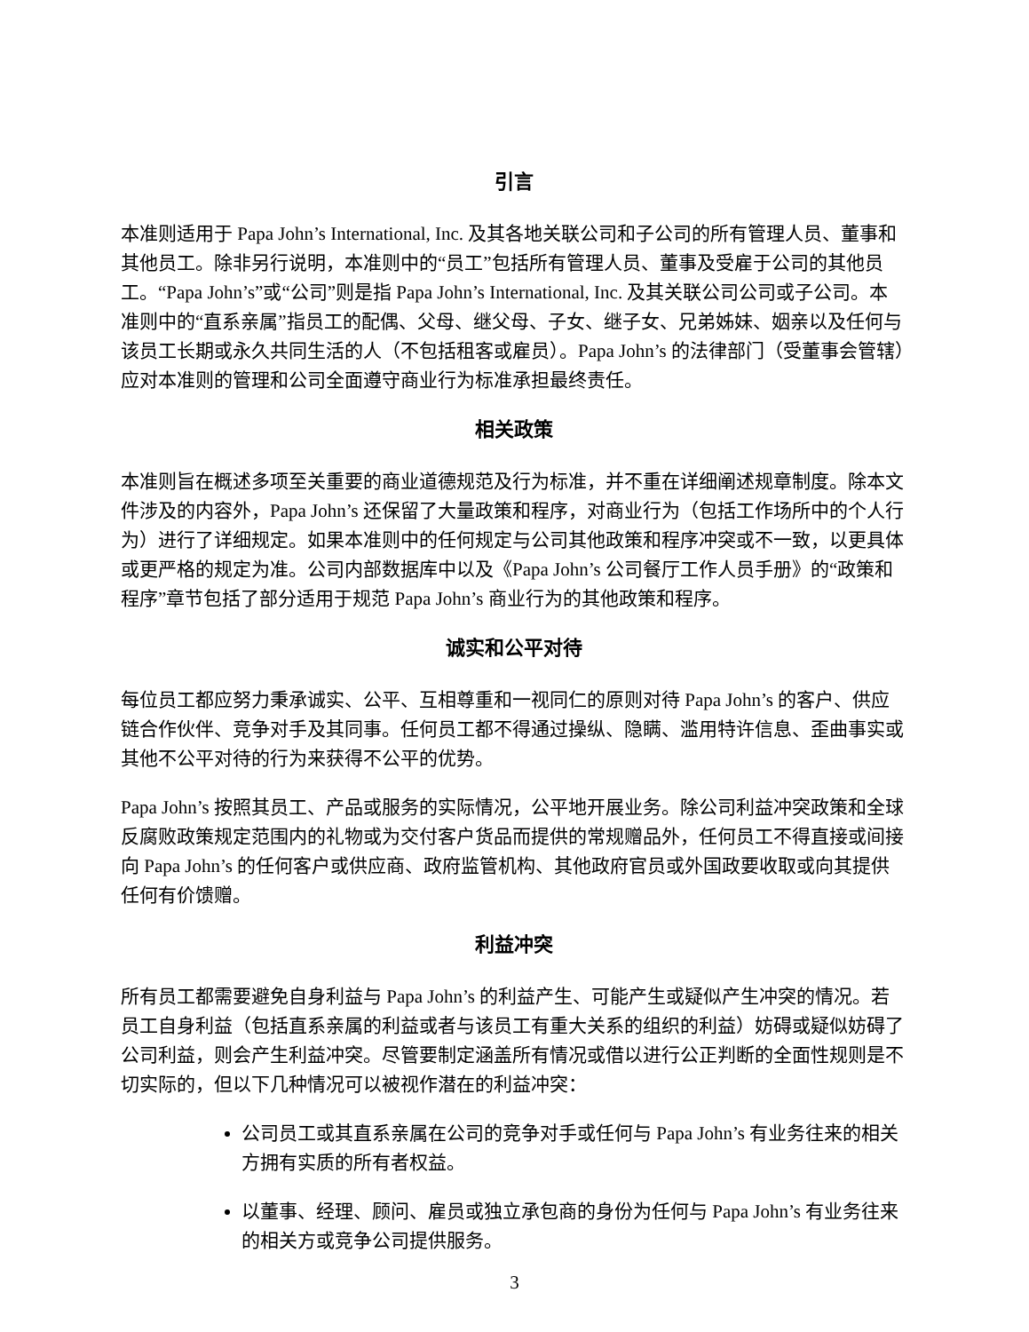引言
本准则适用于 Papa John’s International, Inc. 及其各地关联公司和子公司的所有管理人员、董事和其他员工。除非另行说明，本准则中的“员工”包括所有管理人员、董事及受雇于公司的其他员工。“Papa John’s”或“公司”则是指 Papa John’s International, Inc. 及其关联公司公司或子公司。本准则中的“直系亲属”指员工的配偶、父母、继父母、子女、继子女、兄弟姊妹、姻亲以及任何与该员工长期或永久共同生活的人（不包括租客或雇员）。Papa John’s 的法律部门（受董事会管辖）应对本准则的管理和公司全面遵守商业行为标准承担最终责任。
相关政策
本准则旨在概述多项至关重要的商业道德规范及行为标准，并不重在详细阐述规章制度。除本文件涉及的内容外，Papa John’s 还保留了大量政策和程序，对商业行为（包括工作场所中的个人行为）进行了详细规定。如果本准则中的任何规定与公司其他政策和程序冲突或不一致，以更具体或更严格的规定为准。公司内部数据库中以及《Papa John’s 公司餐厅工作人员手册》的“政策和程序”章节包括了部分适用于规范 Papa John’s 商业行为的其他政策和程序。
诚实和公平对待
每位员工都应努力秉承诚实、公平、互相尊重和一视同仁的原则对待 Papa John’s 的客户、供应链合作伙伴、竞争对手及其同事。任何员工都不得通过操纵、隐瞒、滥用特许信息、歪曲事实或其他不公平对待的行为来获得不公平的优势。
Papa John’s 按照其员工、产品或服务的实际情况，公平地开展业务。除公司利益冲突政策和全球反腐败政策规定范围内的礼物或为交付客户货品而提供的常规赠品外，任何员工不得直接或间接向 Papa John’s 的任何客户或供应商、政府监管机构、其他政府官员或外国政要收取或向其提供任何有价馈赠。
利益冲突
所有员工都需要避免自身利益与 Papa John’s 的利益产生、可能产生或疑似产生冲突的情况。若员工自身利益（包括直系亲属的利益或者与该员工有重大关系的组织的利益）妨碍或疑似妨碍了公司利益，则会产生利益冲突。尽管要制定涵盖所有情况或借以进行公正判断的全面性规则是不切实际的，但以下几种情况可以被视作潜在的利益冲突：
公司员工或其直系亲属在公司的竞争对手或任何与 Papa John’s 有业务往来的相关方拥有实质的所有者权益。
以董事、经理、顾问、雇员或独立承包商的身份为任何与 Papa John’s 有业务往来的相关方或竞争公司提供服务。
3